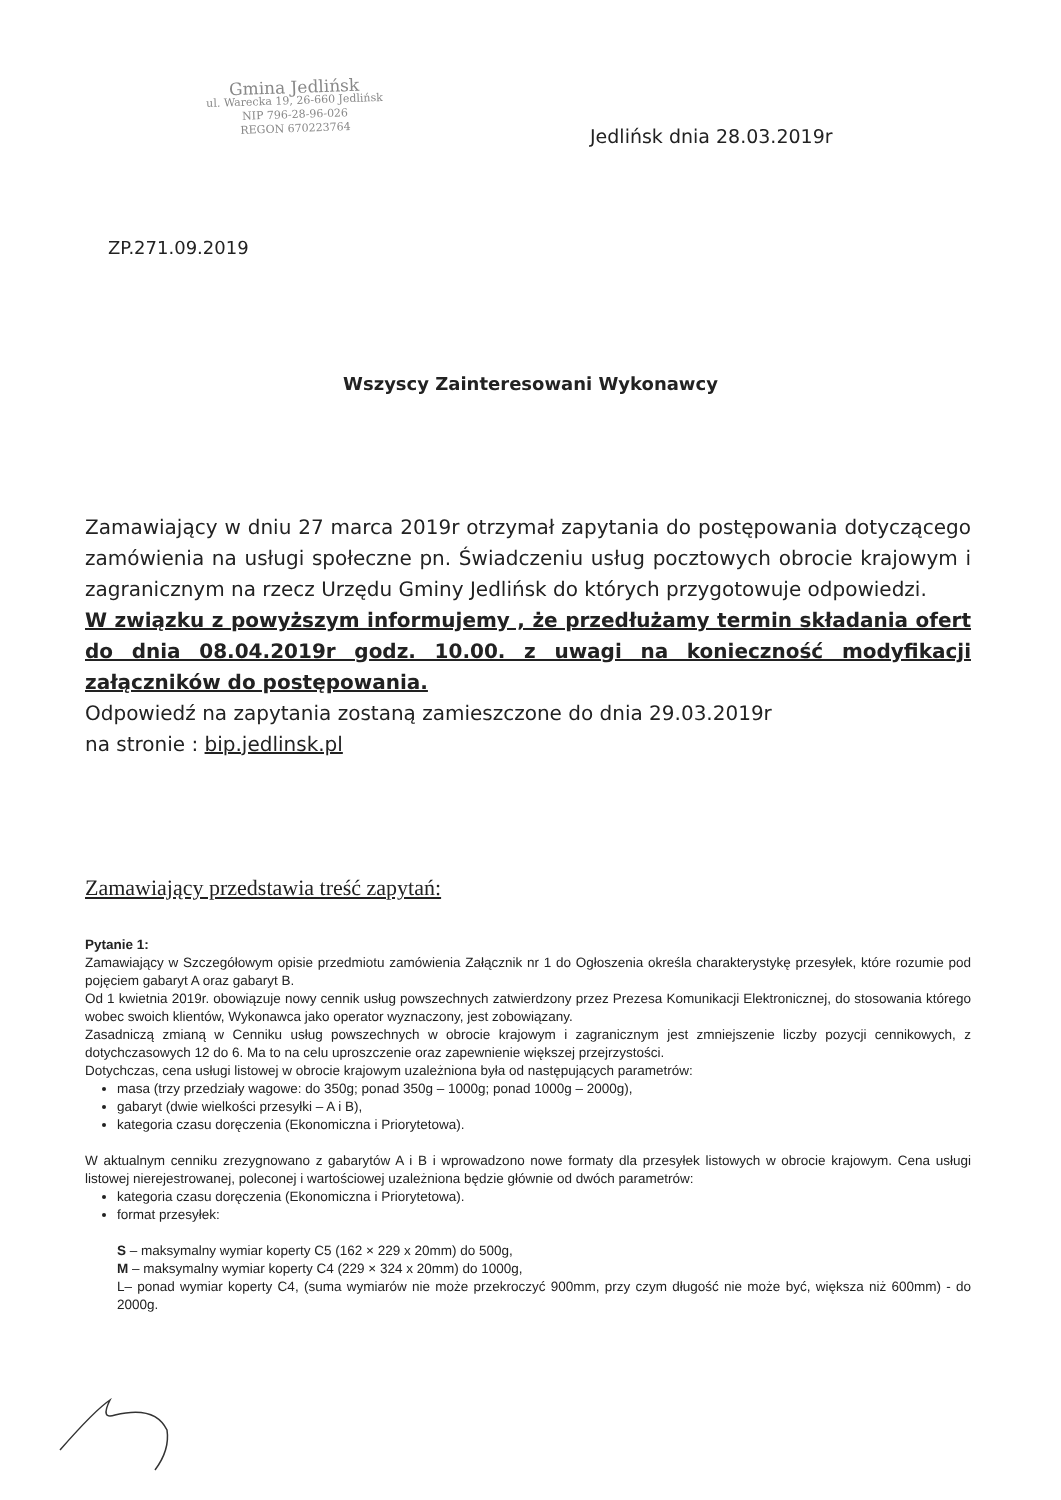Gmina Jedlińsk
ul. Warecka 19, 26-660 Jedlińsk
NIP 796-28-96-026
REGON 670223764
Jedlińsk dnia 28.03.2019r
ZP.271.09.2019
Wszyscy Zainteresowani Wykonawcy
Zamawiający w dniu 27 marca 2019r otrzymał zapytania do postępowania dotyczącego zamówienia na usługi społeczne pn. Świadczeniu usług pocztowych obrocie krajowym i zagranicznym na rzecz Urzędu Gminy Jedlińsk do których przygotowuje odpowiedzi.
W związku z powyższym informujemy , że przedłużamy termin składania ofert do dnia 08.04.2019r godz. 10.00. z uwagi na konieczność modyfikacji załączników do postępowania.
Odpowiedź na zapytania zostaną zamieszczone do dnia 29.03.2019r
na stronie : bip.jedlinsk.pl
Zamawiający przedstawia treść zapytań:
Pytanie 1:
Zamawiający w Szczegółowym opisie przedmiotu zamówienia Załącznik nr 1 do Ogłoszenia określa charakterystykę przesyłek, które rozumie pod pojęciem gabaryt A oraz gabaryt B.
Od 1 kwietnia 2019r. obowiązuje nowy cennik usług powszechnych zatwierdzony przez Prezesa Komunikacji Elektronicznej, do stosowania którego wobec swoich klientów, Wykonawca jako operator wyznaczony, jest zobowiązany.
Zasadniczą zmianą w Cenniku usług powszechnych w obrocie krajowym i zagranicznym jest zmniejszenie liczby pozycji cennikowych, z dotychczasowych 12 do 6. Ma to na celu uproszczenie oraz zapewnienie większej przejrzystości.
Dotychczas, cena usługi listowej w obrocie krajowym uzależniona była od następujących parametrów:
masa (trzy przedziały wagowe: do 350g; ponad 350g – 1000g; ponad 1000g – 2000g),
gabaryt (dwie wielkości przesyłki – A i B),
kategoria czasu doręczenia (Ekonomiczna i Priorytetowa).
W aktualnym cenniku zrezygnowano z gabarytów A i B i wprowadzono nowe formaty dla przesyłek listowych w obrocie krajowym. Cena usługi listowej nierejestrowanej, poleconej i wartościowej uzależniona będzie głównie od dwóch parametrów:
kategoria czasu doręczenia (Ekonomiczna i Priorytetowa).
format przesyłek:
S – maksymalny wymiar koperty C5 (162 × 229 x 20mm) do 500g,
M – maksymalny wymiar koperty C4 (229 × 324 x 20mm) do 1000g,
L– ponad wymiar koperty C4, (suma wymiarów nie może przekroczyć 900mm, przy czym długość nie może być, większa niż 600mm) - do 2000g.